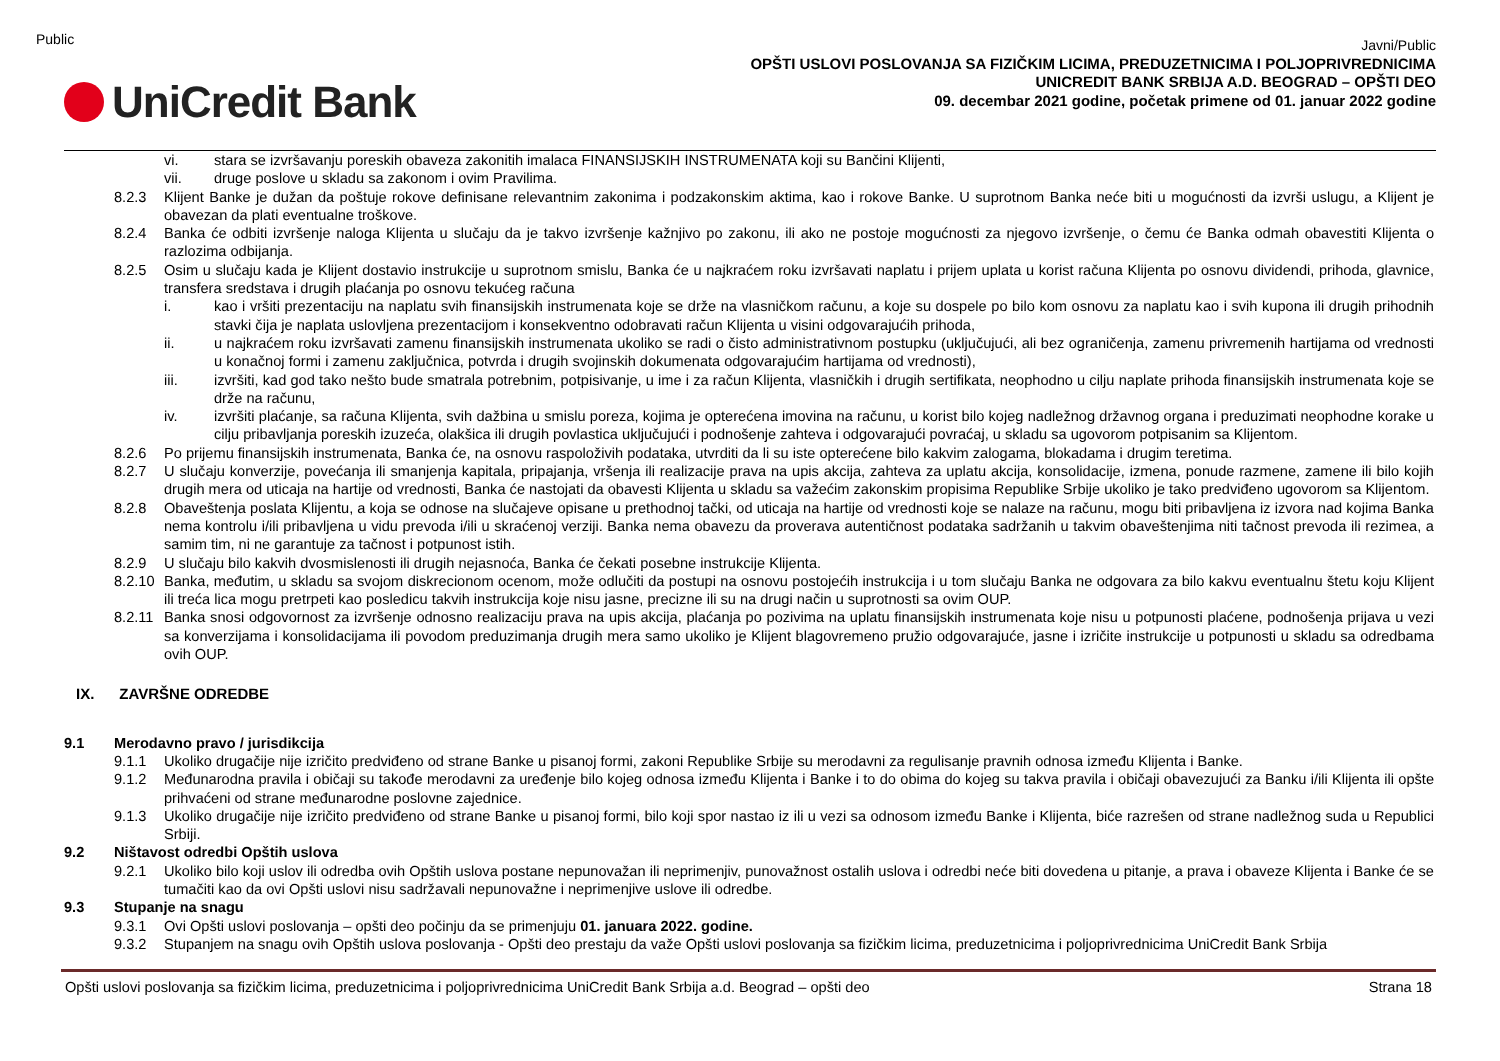Public
UniCredit Bank
Javni/Public
OPŠTI USLOVI POSLOVANJA SA FIZIČKIM LICIMA, PREDUZETNICIMA I POLJOPRIVREDNICIMA
UNICREDIT BANK SRBIJA A.D. BEOGRAD – OPŠTI DEO
09. decembar 2021 godine, početak primene od 01. januar 2022 godine
vi. stara se izvršavanju poreskih obaveza zakonitih imalaca FINANSIJSKIH INSTRUMENATA koji su Bančini Klijenti,
vii. druge poslove u skladu sa zakonom i ovim Pravilima.
8.2.3 Klijent Banke je dužan da poštuje rokove definisane relevantnim zakonima i podzakonskim aktima, kao i rokove Banke. U suprotnom Banka neće biti u mogućnosti da izvrši uslugu, a Klijent je obavezan da plati eventualne troškove.
8.2.4 Banka će odbiti izvršenje naloga Klijenta u slučaju da je takvo izvršenje kažnjivo po zakonu, ili ako ne postoje mogućnosti za njegovo izvršenje, o čemu će Banka odmah obavestiti Klijenta o razlozima odbijanja.
8.2.5 Osim u slučaju kada je Klijent dostavio instrukcije u suprotnom smislu, Banka će u najkraćem roku izvršavati naplatu i prijem uplata u korist računa Klijenta po osnovu dividendi, prihoda, glavnice, transfera sredstava i drugih plaćanja po osnovu tekućeg računa
i. kao i vršiti prezentaciju na naplatu svih finansijskih instrumenata koje se drže na vlasničkom računu, a koje su dospele po bilo kom osnovu za naplatu kao i svih kupona ili drugih prihodnih stavki čija je naplata uslovljena prezentacijom i konsekventno odobravati račun Klijenta u visini odgovarajućih prihoda,
ii. u najkraćem roku izvršavati zamenu finansijskih instrumenata ukoliko se radi o čisto administrativnom postupku (uključujući, ali bez ograničenja, zamenu privremenih hartijama od vrednosti u konačnoj formi i zamenu zaključnica, potvrda i drugih svojinskih dokumenata odgovarajućim hartijama od vrednosti),
iii. izvršiti, kad god tako nešto bude smatrala potrebnim, potpisivanje, u ime i za račun Klijenta, vlasničkih i drugih sertifikata, neophodno u cilju naplate prihoda finansijskih instrumenata koje se drže na računu,
iv. izvršiti plaćanje, sa računa Klijenta, svih dažbina u smislu poreza, kojima je opterećena imovina na računu, u korist bilo kojeg nadležnog državnog organa i preduzimati neophodne korake u cilju pribavljanja poreskih izuzeća, olakšica ili drugih povlastica uključujući i podnošenje zahteva i odgovarajući povraćaj, u skladu sa ugovorom potpisanim sa Klijentom.
8.2.6 Po prijemu finansijskih instrumenata, Banka će, na osnovu raspoloživih podataka, utvrditi da li su iste opterećene bilo kakvim zalogama, blokadama i drugim teretima.
8.2.7 U slučaju konverzije, povećanja ili smanjenja kapitala, pripajanja, vršenja ili realizacije prava na upis akcija, zahteva za uplatu akcija, konsolidacije, izmena, ponude razmene, zamene ili bilo kojih drugih mera od uticaja na hartije od vrednosti, Banka će nastojati da obavesti Klijenta u skladu sa važećim zakonskim propisima Republike Srbije ukoliko je tako predviđeno ugovorom sa Klijentom.
8.2.8 Obaveštenja poslata Klijentu, a koja se odnose na slučajeve opisane u prethodnoj tački, od uticaja na hartije od vrednosti koje se nalaze na računu, mogu biti pribavljena iz izvora nad kojima Banka nema kontrolu i/ili pribavljena u vidu prevoda i/ili u skraćenoj verziji. Banka nema obavezu da proverava autentičnost podataka sadržanih u takvim obaveštenjima niti tačnost prevoda ili rezimea, a samim tim, ni ne garantuje za tačnost i potpunost istih.
8.2.9 U slučaju bilo kakvih dvosmislenosti ili drugih nejasnoća, Banka će čekati posebne instrukcije Klijenta.
8.2.10
Banka, međutim, u skladu sa svojom diskrecionom ocenom, može odlučiti da postupi na osnovu postojećih instrukcija i u tom slučaju Banka ne odgovara za bilo kakvu eventualnu štetu koju Klijent ili treća lica mogu pretrpeti kao posledicu takvih instrukcija koje nisu jasne, precizne ili su na drugi način u suprotnosti sa ovim OUP.
8.2.11
Banka snosi odgovornost za izvršenje odnosno realizaciju prava na upis akcija, plaćanja po pozivima na uplatu finansijskih instrumenata koje nisu u potpunosti plaćene, podnošenja prijava u vezi sa konverzijama i konsolidacijama ili povodom preduzimanja drugih mera samo ukoliko je Klijent blagovremeno pružio odgovarajuće, jasne i izričite instrukcije u potpunosti u skladu sa odredbama ovih OUP.
IX. ZAVRŠNE ODREDBE
9.1 Merodavno pravo / jurisdikcija
9.1.1 Ukoliko drugačije nije izričito predviđeno od strane Banke u pisanoj formi, zakoni Republike Srbije su merodavni za regulisanje pravnih odnosa između Klijenta i Banke.
9.1.2 Međunarodna pravila i običaji su takođe merodavni za uređenje bilo kojeg odnosa između Klijenta i Banke i to do obima do kojeg su takva pravila i običaji obavezujući za Banku i/ili Klijenta ili opšte prihvaćeni od strane međunarodne poslovne zajednice.
9.1.3 Ukoliko drugačije nije izričito predviđeno od strane Banke u pisanoj formi, bilo koji spor nastao iz ili u vezi sa odnosom između Banke i Klijenta, biće razrešen od strane nadležnog suda u Republici Srbiji.
9.2 Ništavost odredbi Opštih uslova
9.2.1 Ukoliko bilo koji uslov ili odredba ovih Opštih uslova postane nepunovažan ili neprimenjiv, punovažnost ostalih uslova i odredbi neće biti dovedena u pitanje, a prava i obaveze Klijenta i Banke će se tumačiti kao da ovi Opšti uslovi nisu sadržavali nepunovažne i neprimenjive uslove ili odredbe.
9.3 Stupanje na snagu
9.3.1 Ovi Opšti uslovi poslovanja – opšti deo počinju da se primenjuju 01. januara 2022. godine.
9.3.2 Stupanjem na snagu ovih Opštih uslova poslovanja - Opšti deo prestaju da važe Opšti uslovi poslovanja sa fizičkim licima, preduzetnicima i poljoprivrednicima UniCredit Bank Srbija
Opšti uslovi poslovanja sa fizičkim licima, preduzetnicima i poljoprivrednicima UniCredit Bank Srbija a.d. Beograd – opšti deo Strana 18